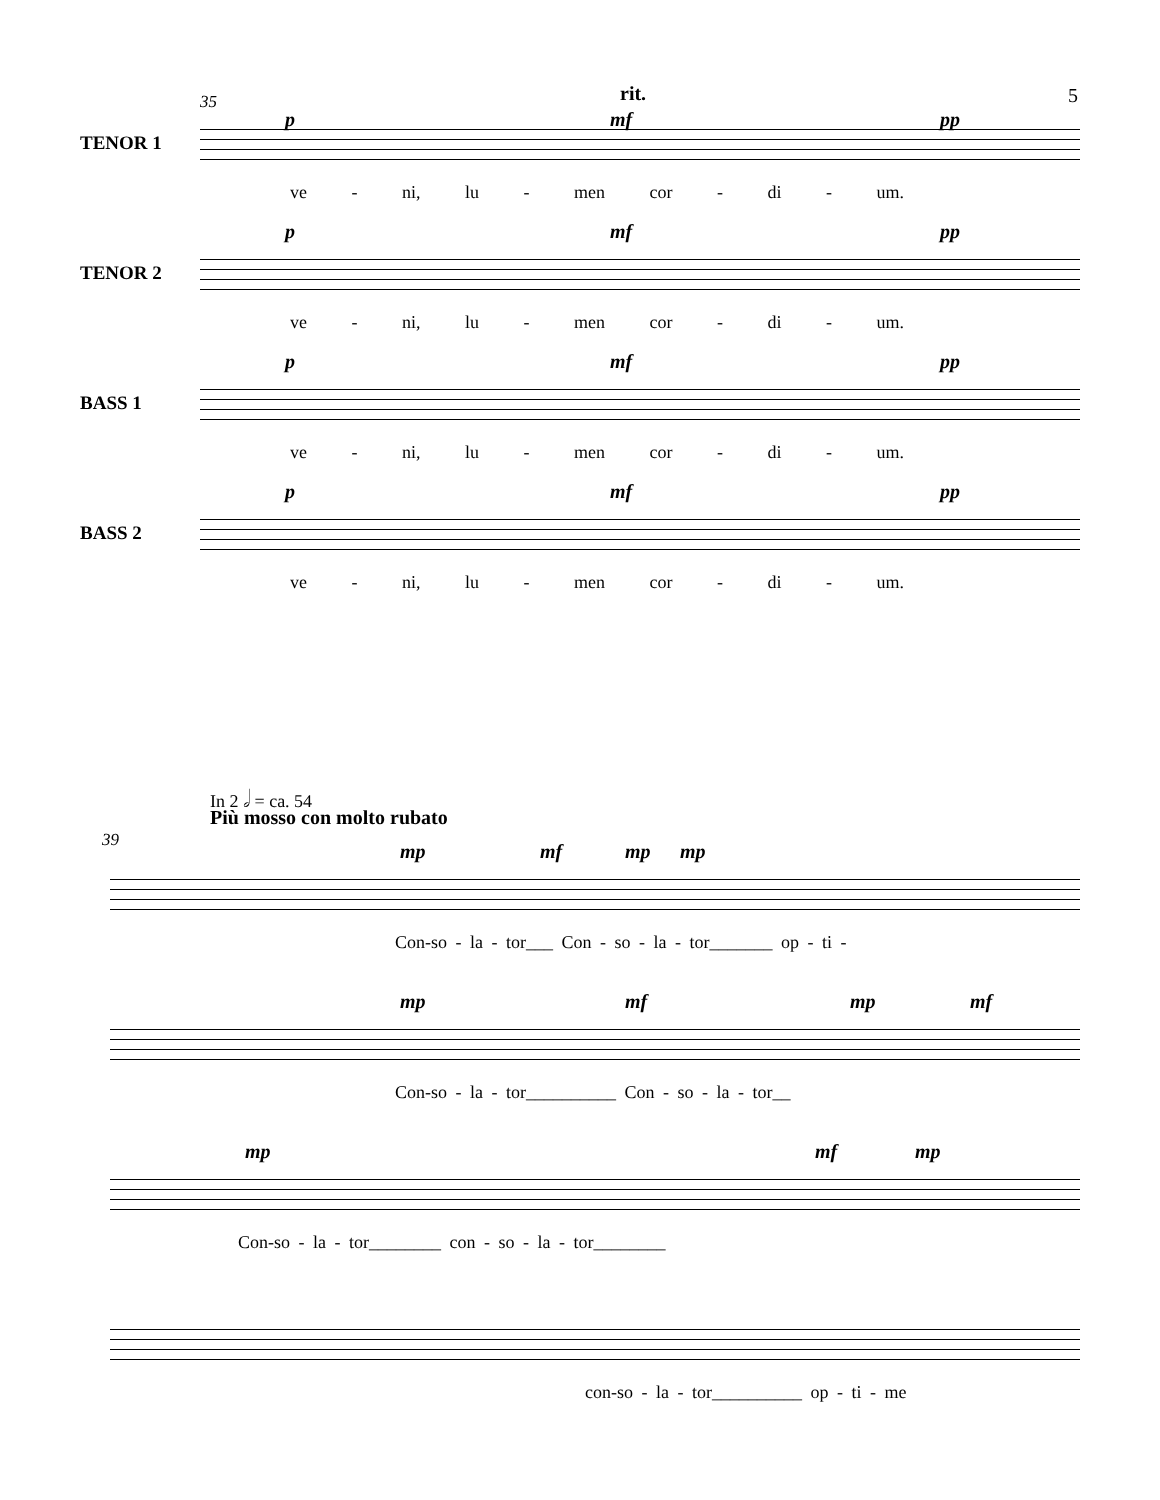5
35 rit.
TENOR 1
p mf pp
ve - ni, lu - men cor - di - um.
TENOR 2
p mf pp
ve - ni, lu - men cor - di - um.
BASS 1
p mf pp
ve - ni, lu - men cor - di - um.
BASS 2
p mf pp
ve - ni, lu - men cor - di - um.
In 2 𝅗𝅥 = ca. 54
Più mosso con molto rubato
39
mp mf mp mp
Con-so - la - tor___ Con - so - la - tor_______ op - ti -
mp mf mp mf
Con-so - la - tor__________ Con - so - la - tor__
mp mf mp
Con-so - la - tor________ con - so - la - tor________
con-so - la - tor__________ op - ti - me